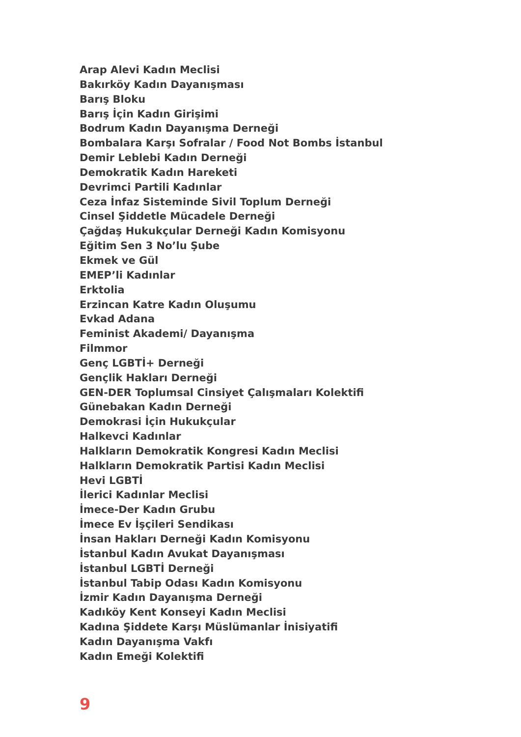Arap Alevi Kadın Meclisi
Bakırköy Kadın Dayanışması
Barış Bloku
Barış İçin Kadın Girişimi
Bodrum Kadın Dayanışma Derneği
Bombalara Karşı Sofralar / Food Not Bombs İstanbul
Demir Leblebi Kadın Derneği
Demokratik Kadın Hareketi
Devrimci Partili Kadınlar
Ceza İnfaz Sisteminde Sivil Toplum Derneği
Cinsel Şiddetle Mücadele Derneği
Çağdaş Hukukçular Derneği Kadın Komisyonu
Eğitim Sen 3 No’lu Şube
Ekmek ve Gül
EMEP’li Kadınlar
Erktolia
Erzincan Katre Kadın Oluşumu
Evkad Adana
Feminist Akademi/ Dayanışma
Filmmor
Genç LGBTİ+ Derneği
Gençlik Hakları Derneği
GEN-DER Toplumsal Cinsiyet Çalışmaları Kolektifi
Günebakan Kadın Derneği
Demokrasi İçin Hukukçular
Halkevci Kadınlar
Halkların Demokratik Kongresi Kadın Meclisi
Halkların Demokratik Partisi Kadın Meclisi
Hevi LGBTİ
İlerici Kadınlar Meclisi
İmece-Der Kadın Grubu
İmece Ev İşçileri Sendikası
İnsan Hakları Derneği Kadın Komisyonu
İstanbul Kadın Avukat Dayanışması
İstanbul LGBTİ Derneği
İstanbul Tabip Odası Kadın Komisyonu
İzmir Kadın Dayanışma Derneği
Kadıköy Kent Konseyi Kadın Meclisi
Kadına Şiddete Karşı Müslümanlar İnisiyatifi
Kadın Dayanışma Vakfı
Kadın Emeği Kolektifi
9